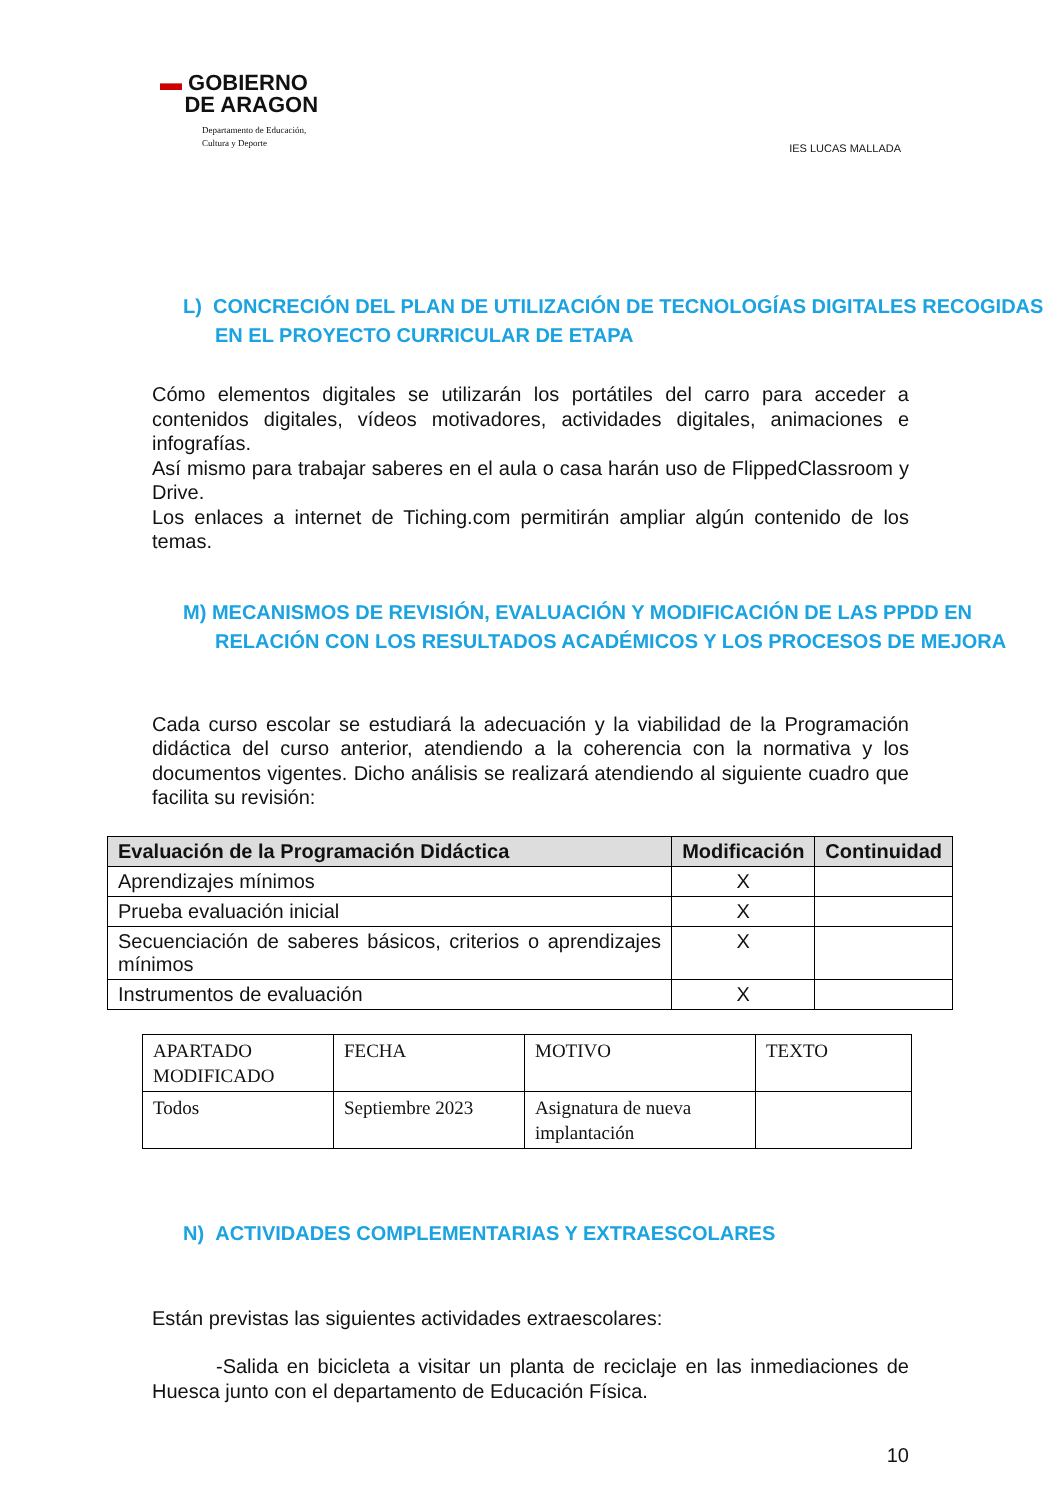▬ GOBIERNO
DE ARAGON
Departamento de Educación,
Cultura y Deporte
IES LUCAS MALLADA
L) CONCRECIÓN DEL PLAN DE UTILIZACIÓN DE TECNOLOGÍAS DIGITALES RECOGIDAS EN EL PROYECTO CURRICULAR DE ETAPA
Cómo elementos digitales se utilizarán los portátiles del carro para acceder a contenidos digitales, vídeos motivadores, actividades digitales, animaciones e infografías.
Así mismo para trabajar saberes en el aula o casa harán uso de FlippedClassroom y Drive.
Los enlaces a internet de Tiching.com permitirán ampliar algún contenido de los temas.
M) MECANISMOS DE REVISIÓN, EVALUACIÓN Y MODIFICACIÓN DE LAS PPDD EN RELACIÓN CON LOS RESULTADOS ACADÉMICOS Y LOS PROCESOS DE MEJORA
Cada curso escolar se estudiará la adecuación y la viabilidad de la Programación didáctica del curso anterior, atendiendo a la coherencia con la normativa y los documentos vigentes. Dicho análisis se realizará atendiendo al siguiente cuadro que facilita su revisión:
| Evaluación de la Programación Didáctica | Modificación | Continuidad |
| --- | --- | --- |
| Aprendizajes mínimos | X | |
| Prueba evaluación inicial | X | |
| Secuenciación de saberes básicos, criterios o aprendizajes mínimos | X | |
| Instrumentos de evaluación | X | |
| APARTADO MODIFICADO | FECHA | MOTIVO | TEXTO |
| Todos | Septiembre 2023 | Asignatura de nueva implantación | |
N) ACTIVIDADES COMPLEMENTARIAS Y EXTRAESCOLARES
Están previstas las siguientes actividades extraescolares:
-Salida en bicicleta a visitar un planta de reciclaje en las inmediaciones de Huesca junto con el departamento de Educación Física.
10